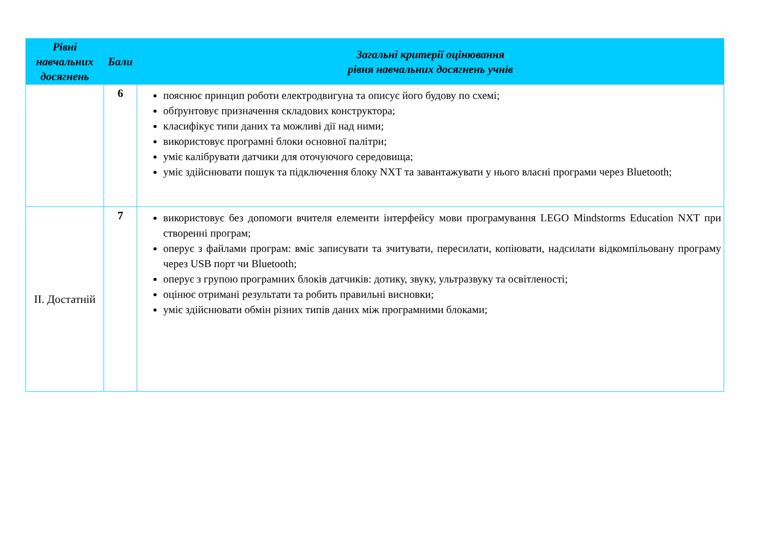| Рівні навчальних досягнень | Бали | Загальні критерії оцінювання рівня навчальних досягнень учнів |
| --- | --- | --- |
| | 6 | пояснює принцип роботи електродвигуна та описує його будову по схемі; обґрунтовує призначення складових конструктора; класифікує типи даних та можливі дії над ними; використовує програмні блоки основної палітри; уміє калібрувати датчики для оточуючого середовища; уміє здійснювати пошук та підключення блоку NXT та завантажувати у нього власні програми через Bluetooth; |
| II. Достатній | 7 | використовує без допомоги вчителя елементи інтерфейсу мови програмування LEGO Mindstorms Education NXT при створенні програм; оперує з файлами програм: вміє записувати та зчитувати, пересилати, копіювати, надсилати відкомпільовану програму через USB порт чи Bluetooth; оперує з групою програмних блоків датчиків: дотику, звуку, ультразвуку та освітленості; оцінює отримані результати та робить правильні висновки; уміє здійснювати обмін різних типів даних між програмними блоками; |